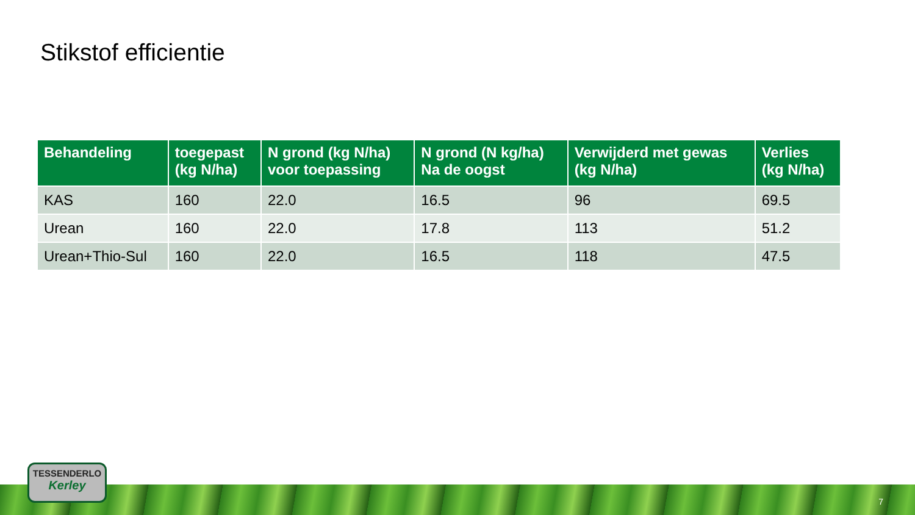Stikstof efficientie
| Behandeling | toegepast (kg N/ha) | N grond (kg N/ha) voor toepassing | N grond (N kg/ha) Na de oogst | Verwijderd met gewas (kg N/ha) | Verlies (kg N/ha) |
| --- | --- | --- | --- | --- | --- |
| KAS | 160 | 22.0 | 16.5 | 96 | 69.5 |
| Urean | 160 | 22.0 | 17.8 | 113 | 51.2 |
| Urean+Thio-Sul | 160 | 22.0 | 16.5 | 118 | 47.5 |
TESSENDERLO
Kerley
7